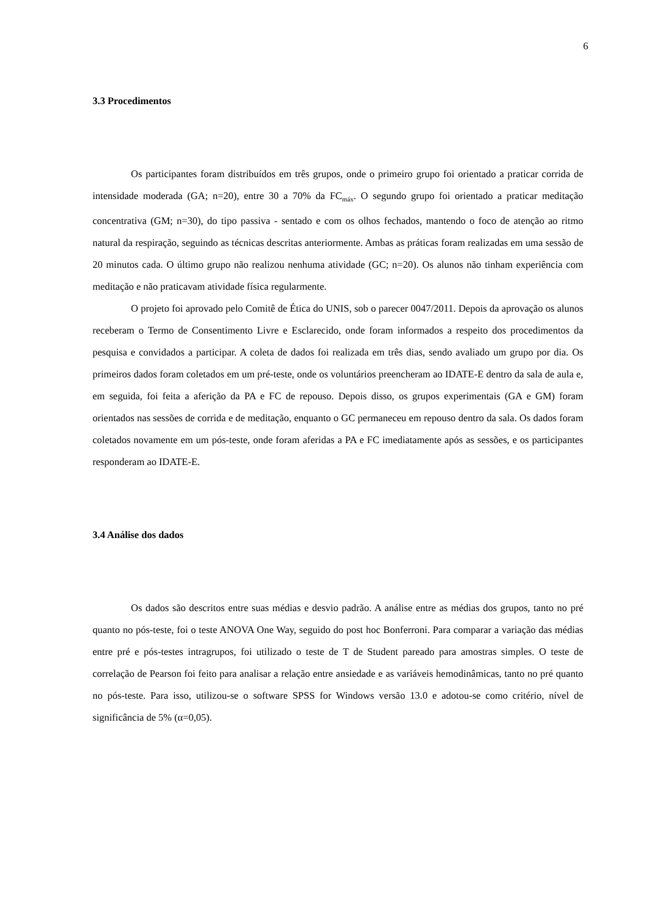6
3.3 Procedimentos
Os participantes foram distribuídos em três grupos, onde o primeiro grupo foi orientado a praticar corrida de intensidade moderada (GA; n=20), entre 30 a 70% da FC<sub>máx</sub>. O segundo grupo foi orientado a praticar meditação concentrativa (GM; n=30), do tipo passiva - sentado e com os olhos fechados, mantendo o foco de atenção ao ritmo natural da respiração, seguindo as técnicas descritas anteriormente. Ambas as práticas foram realizadas em uma sessão de 20 minutos cada. O último grupo não realizou nenhuma atividade (GC; n=20). Os alunos não tinham experiência com meditação e não praticavam atividade física regularmente.
O projeto foi aprovado pelo Comitê de Ética do UNIS, sob o parecer 0047/2011. Depois da aprovação os alunos receberam o Termo de Consentimento Livre e Esclarecido, onde foram informados a respeito dos procedimentos da pesquisa e convidados a participar. A coleta de dados foi realizada em três dias, sendo avaliado um grupo por dia. Os primeiros dados foram coletados em um pré-teste, onde os voluntários preencheram ao IDATE-E dentro da sala de aula e, em seguida, foi feita a aferição da PA e FC de repouso. Depois disso, os grupos experimentais (GA e GM) foram orientados nas sessões de corrida e de meditação, enquanto o GC permaneceu em repouso dentro da sala. Os dados foram coletados novamente em um pós-teste, onde foram aferidas a PA e FC imediatamente após as sessões, e os participantes responderam ao IDATE-E.
3.4 Análise dos dados
Os dados são descritos entre suas médias e desvio padrão. A análise entre as médias dos grupos, tanto no pré quanto no pós-teste, foi o teste ANOVA One Way, seguido do post hoc Bonferroni. Para comparar a variação das médias entre pré e pós-testes intragrupos, foi utilizado o teste de T de Student pareado para amostras simples. O teste de correlação de Pearson foi feito para analisar a relação entre ansiedade e as variáveis hemodinâmicas, tanto no pré quanto no pós-teste. Para isso, utilizou-se o software SPSS for Windows versão 13.0 e adotou-se como critério, nível de significância de 5% (α=0,05).